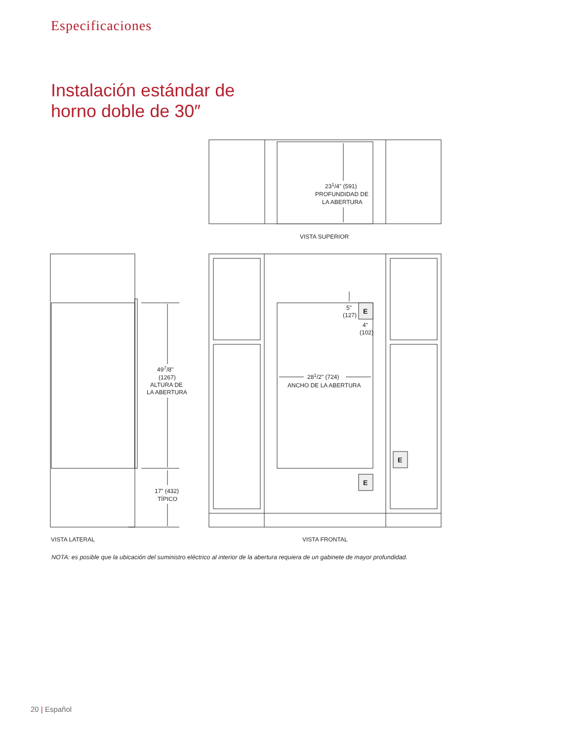Especificaciones
Instalación estándar de
horno doble de 30″
231/4" (591)
PROFUNDIDAD DE
LA ABERTURA
VISTA SUPERIOR
497/8"
(1267)
ALTURA DE
LA ABERTURA
17" (432)
TÍPICO
5"
(127)
4"
(102)
281/2" (724)
ANCHO DE LA ABERTURA
E
E
E
VISTA LATERAL
VISTA FRONTAL
NOTA: es posible que la ubicación del suministro eléctrico al interior de la abertura requiera de un gabinete de mayor profundidad.
20 | Español